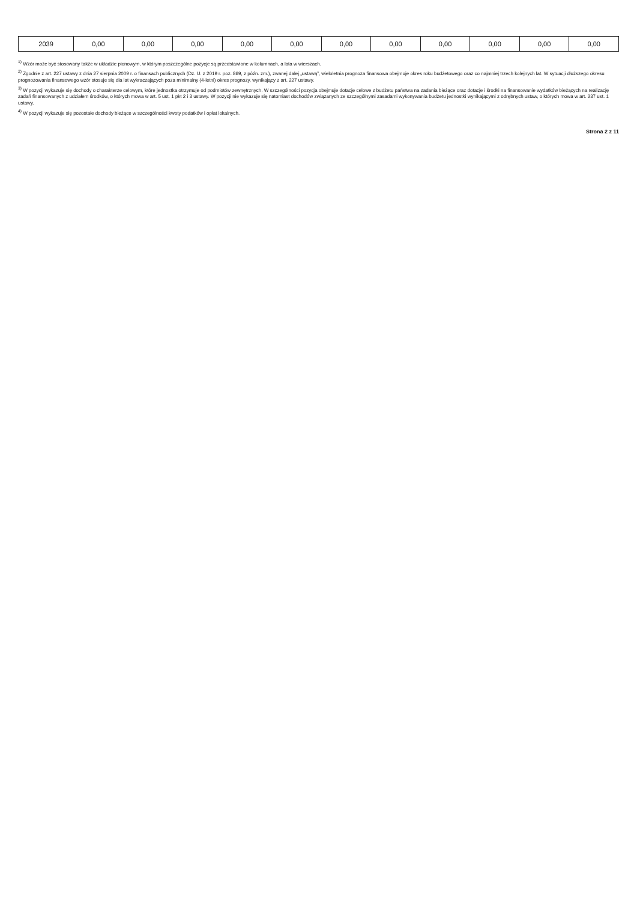| 2039 | 0,00 | 0,00 | 0,00 | 0,00 | 0,00 | 0,00 | 0,00 | 0,00 | 0,00 | 0,00 | 0,00 |
<sup>1)</sup> Wzór może być stosowany także w układzie pionowym, w którym poszczególne pozycje są przedstawione w kolumnach, a lata w wierszach.
<sup>2)</sup> Zgodnie z art. 227 ustawy z dnia 27 sierpnia 2009 r. o finansach publicznych (Dz. U. z 2019 r. poz. 869, z późn. zm.), zwanej dalej „ustawą”, wieloletnia prognoza finansowa obejmuje okres roku budżetowego oraz co najmniej trzech kolejnych lat. W sytuacji dłuższego okresu prognozowania finansowego wzór stosuje się dla lat wykraczających poza minimalny (4-letni) okres prognozy, wynikający z art. 227 ustawy.
<sup>3)</sup> W pozycji wykazuje się dochody o charakterze celowym, które jednostka otrzymuje od podmiotów zewnętrznych. W szczególności pozycja obejmuje dotacje celowe z budżetu państwa na zadania bieżące oraz dotacje i środki na finansowanie wydatków bieżących na realizację zadań finansowanych z udziałem środków, o których mowa w art. 5 ust. 1 pkt 2 i 3 ustawy. W pozycji nie wykazuje się natomiast dochodów związanych ze szczególnymi zasadami wykonywania budżetu jednostki wynikającymi z odrębnych ustaw, o których mowa w art. 237 ust. 1 ustawy.
<sup>4)</sup> W pozycji wykazuje się pozostałe dochody bieżące w szczególności kwoty podatków i opłat lokalnych.
Strona 2 z 11